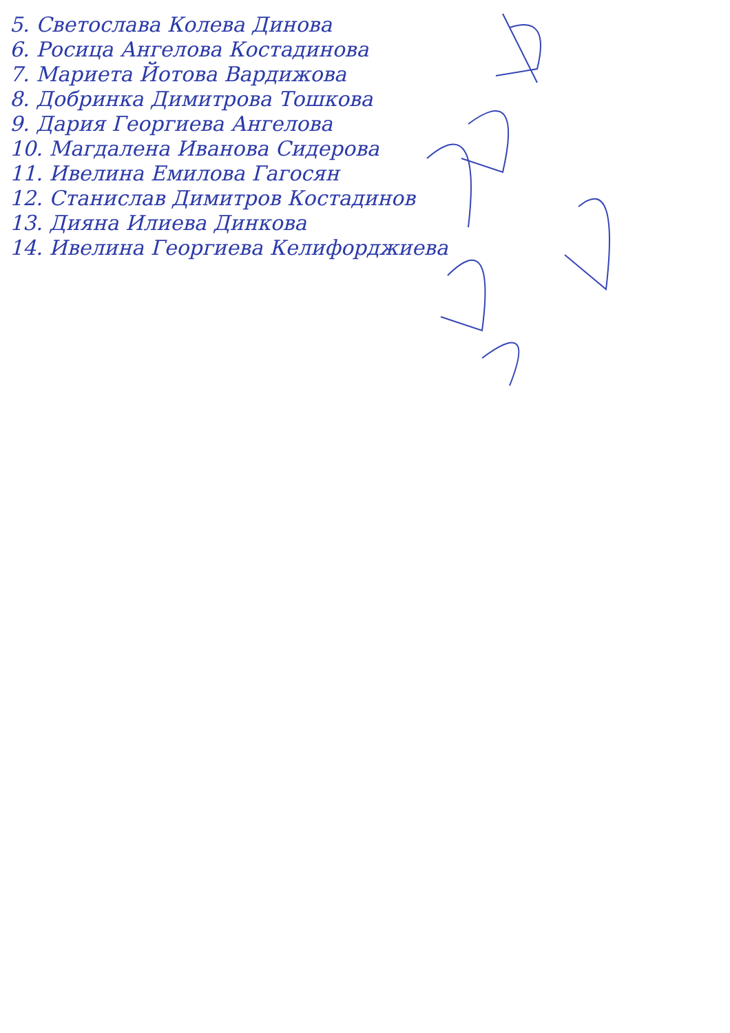5. Светослава Колева Динова
6. Росица Ангелова Костадинова
7. Мариета Йотова Вардижова
8. Добринка Димитрова Тошкова
9. Дария Георгиева Ангелова
10. Магдалена Иванова Сидерова
11. Ивелина Емилова Гагосян
12. Станислав Димитров Костадинов
13. Дияна Илиева Динкова
14. Ивелина Георгиева Келифорджиева